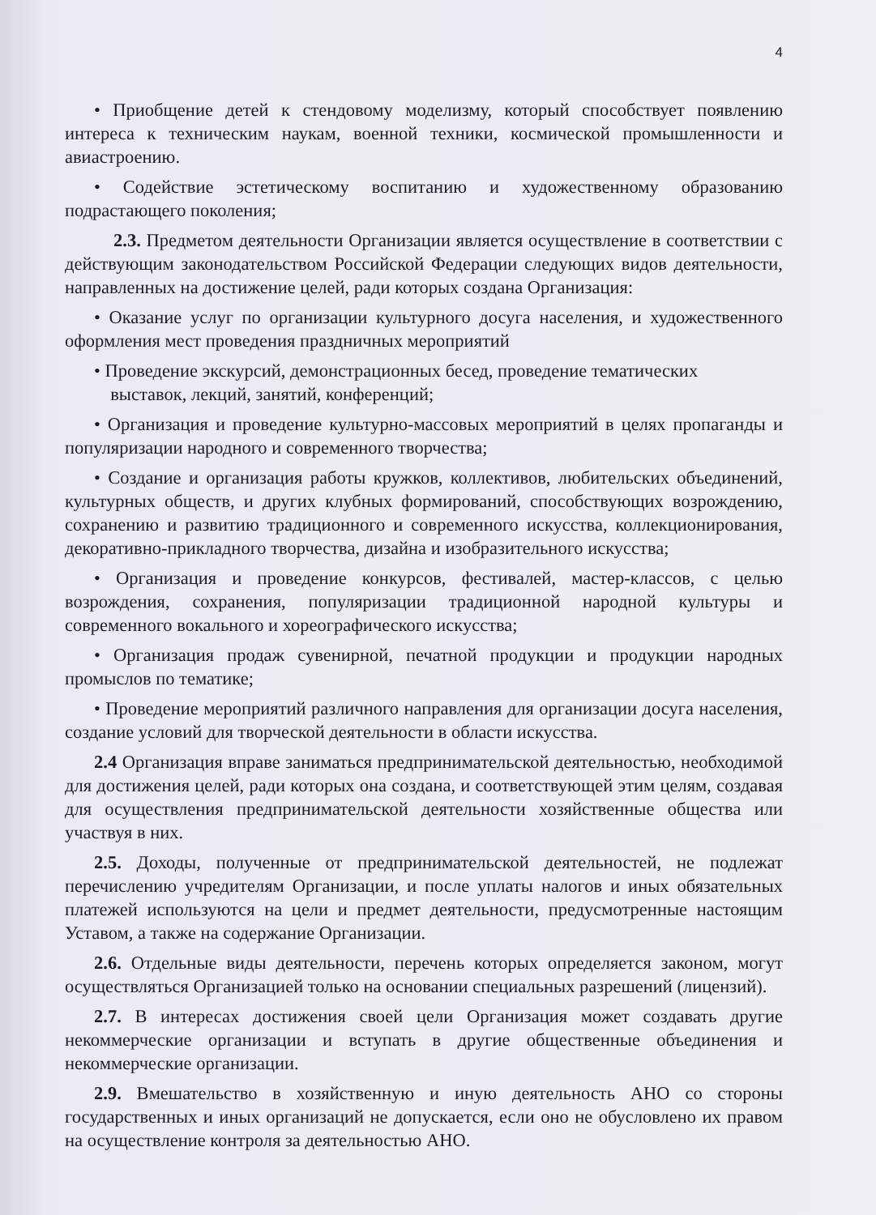4
• Приобщение детей к стендовому моделизму, который способствует появлению интереса к техническим наукам, военной техники, космической промышленности и авиастроению.
• Содействие эстетическому воспитанию и художественному образованию подрастающего поколения;
2.3. Предметом деятельности Организации является осуществление в соответствии с действующим законодательством Российской Федерации следующих видов деятельности, направленных на достижение целей, ради которых создана Организация:
• Оказание услуг по организации культурного досуга населения, и художественного оформления мест проведения праздничных мероприятий
• Проведение экскурсий, демонстрационных бесед, проведение тематических
выставок, лекций, занятий, конференций;
• Организация и проведение культурно-массовых мероприятий в целях пропаганды и популяризации народного и современного творчества;
• Создание и организация работы кружков, коллективов, любительских объединений, культурных обществ, и других клубных формирований, способствующих возрождению, сохранению и развитию традиционного и современного искусства, коллекционирования, декоративно-прикладного творчества, дизайна и изобразительного искусства;
• Организация и проведение конкурсов, фестивалей, мастер-классов, с целью возрождения, сохранения, популяризации традиционной народной культуры и современного вокального и хореографического искусства;
• Организация продаж сувенирной, печатной продукции и продукции народных промыслов по тематике;
• Проведение мероприятий различного направления для организации досуга населения, создание условий для творческой деятельности в области искусства.
2.4 Организация вправе заниматься предпринимательской деятельностью, необходимой для достижения целей, ради которых она создана, и соответствующей этим целям, создавая для осуществления предпринимательской деятельности хозяйственные общества или участвуя в них.
2.5. Доходы, полученные от предпринимательской деятельностей, не подлежат перечислению учредителям Организации, и после уплаты налогов и иных обязательных платежей используются на цели и предмет деятельности, предусмотренные настоящим Уставом, а также на содержание Организации.
2.6. Отдельные виды деятельности, перечень которых определяется законом, могут осуществляться Организацией только на основании специальных разрешений (лицензий).
2.7. В интересах достижения своей цели Организация может создавать другие некоммерческие организации и вступать в другие общественные объединения и некоммерческие организации.
2.9. Вмешательство в хозяйственную и иную деятельность АНО со стороны государственных и иных организаций не допускается, если оно не обусловлено их правом на осуществление контроля за деятельностью АНО.